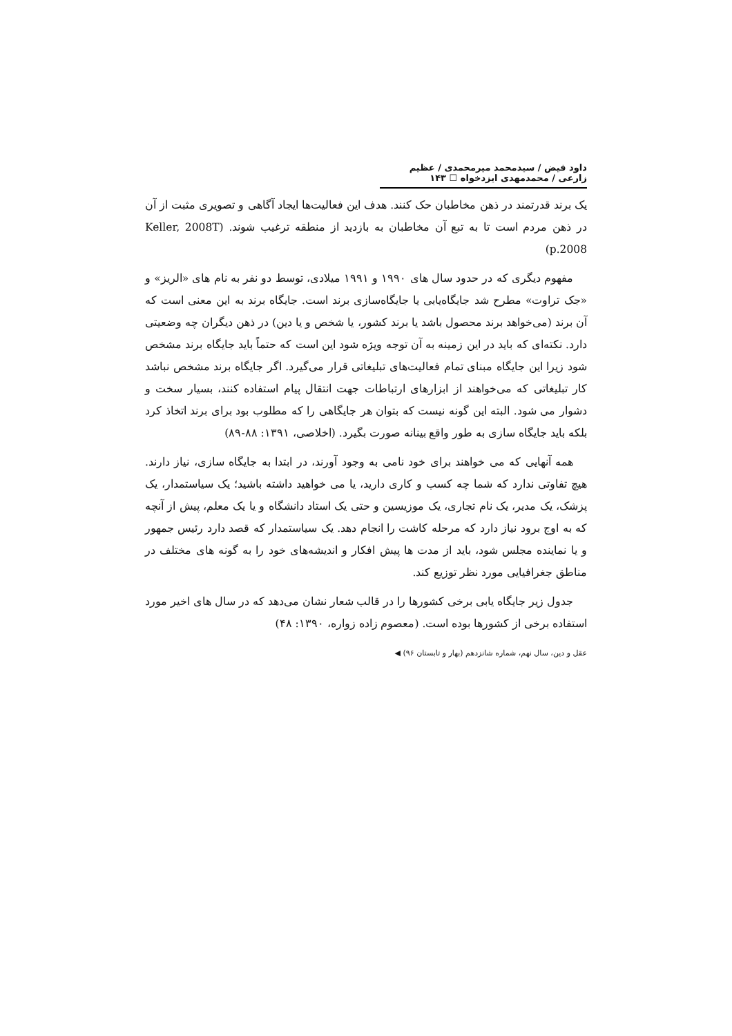داود فیض / سیدمحمد میرمحمدی / عظیم زارعی / محمدمهدی ایزدخواه ☐ ۱۴۳
یک برند قدرتمند در ذهن مخاطبان حک کنند. هدف این فعالیت‌ها ایجاد آگاهی و تصویری مثبت از آن در ذهن مردم است تا به تبع آن مخاطبان به بازدید از منطقه ترغیب شوند. (Keller, 2008T p.2008)
مفهوم دیگری که در حدود سال های ۱۹۹۰ و ۱۹۹۱ میلادی، توسط دو نفر به نام های «الریز» و «جک تراوت» مطرح شد جایگاه‌یابی یا جایگاه‌سازی برند است. جایگاه برند به این معنی است که آن برند (می‌خواهد برند محصول باشد یا برند کشور، یا شخص و یا دین) در ذهن دیگران چه وضعیتی دارد. نکته‌ای که باید در این زمینه به آن توجه ویژه شود این است که حتماً باید جایگاه برند مشخص شود زیرا این جایگاه مبنای تمام فعالیت‌های تبلیغاتی قرار می‌گیرد. اگر جایگاه برند مشخص نباشد کار تبلیغاتی که می‌خواهند از ابزارهای ارتباطات جهت انتقال پیام استفاده کنند، بسیار سخت و دشوار می شود. البته این گونه نیست که بتوان هر جایگاهی را که مطلوب بود برای برند اتخاذ کرد بلکه باید جایگاه سازی به طور واقع بینانه صورت بگیرد. (اخلاصی، ۱۳۹۱: ۸۸-۸۹)
همه آنهایی که می خواهند برای خود نامی به وجود آورند، در ابتدا به جایگاه سازی، نیاز دارند. هیچ تفاوتی ندارد که شما چه کسب و کاری دارید، یا می خواهید داشته باشید؛ یک سیاستمدار، یک پزشک، یک مدیر، یک نام تجاری، یک موزیسین و حتی یک استاد دانشگاه و یا یک معلم، پیش از آنچه که به اوج برود نیاز دارد که مرحله کاشت را انجام دهد. یک سیاستمدار که قصد دارد رئیس جمهور و یا نماینده مجلس شود، باید از مدت ها پیش افکار و اندیشه‌های خود را به گونه های مختلف در مناطق جغرافیایی مورد نظر توزیع کند.
جدول زیر جایگاه یابی برخی کشورها را در قالب شعار نشان می‌دهد که در سال های اخیر مورد استفاده برخی از کشورها بوده است. (معصوم زاده زواره، ۱۳۹۰: ۴۸)
عقل و دین، سال نهم، شماره شانزدهم (بهار و تابستان ۹۶) ◀